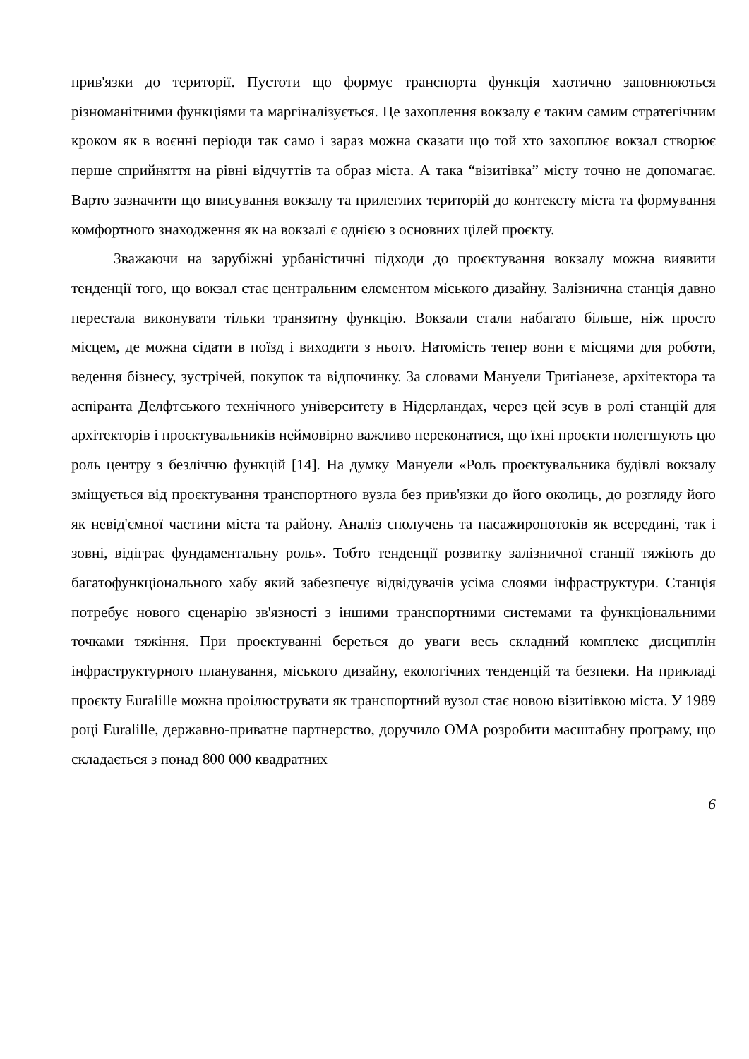прив'язки до території. Пустоти що формує транспорта функція хаотично заповнюються різноманітними функціями та маргіналізується. Це захоплення вокзалу є таким самим стратегічним кроком як в воєнні періоди так само і зараз можна сказати що той хто захоплює вокзал створює перше сприйняття на рівні відчуттів та образ міста. А така “візитівка” місту точно не допомагає. Варто зазначити що вписування вокзалу та прилеглих територій до контексту міста та формування комфортного знаходження як на вокзалі є однією з основних цілей проєкту.
Зважаючи на зарубіжні урбаністичні підходи до проєктування вокзалу можна виявити тенденції того, що вокзал стає центральним елементом міського дизайну. Залізнична станція давно перестала виконувати тільки транзитну функцію. Вокзали стали набагато більше, ніж просто місцем, де можна сідати в поїзд і виходити з нього. Натомість тепер вони є місцями для роботи, ведення бізнесу, зустрічей, покупок та відпочинку. За словами Мануели Тригіанезе, архітектора та аспіранта Делфтського технічного університету в Нідерландах, через цей зсув в ролі станцій для архітекторів і проєктувальників неймовірно важливо переконатися, що їхні проєкти полегшують цю роль центру з безліччю функцій [14]. На думку Мануели «Роль проєктувальника будівлі вокзалу зміщується від проєктування транспортного вузла без прив'язки до його околиць, до розгляду його як невід'ємної частини міста та району. Аналіз сполучень та пасажиропотоків як всередині, так і зовні, відіграє фундаментальну роль». Тобто тенденції розвитку залізничної станції тяжіють до багатофункціонального хабу який забезпечує відвідувачів усіма слоями інфраструктури. Станція потребує нового сценарію зв'язності з іншими транспортними системами та функціональними точками тяжіння. При проектуванні береться до уваги весь складний комплекс дисциплін інфраструктурного планування, міського дизайну, екологічних тенденцій та безпеки. На прикладі проєкту Euralille можна проілюструвати як транспортний вузол стає новою візитівкою міста. У 1989 році Euralille, державно-приватне партнерство, доручило OMA розробити масштабну програму, що складається з понад 800 000 квадратних
6